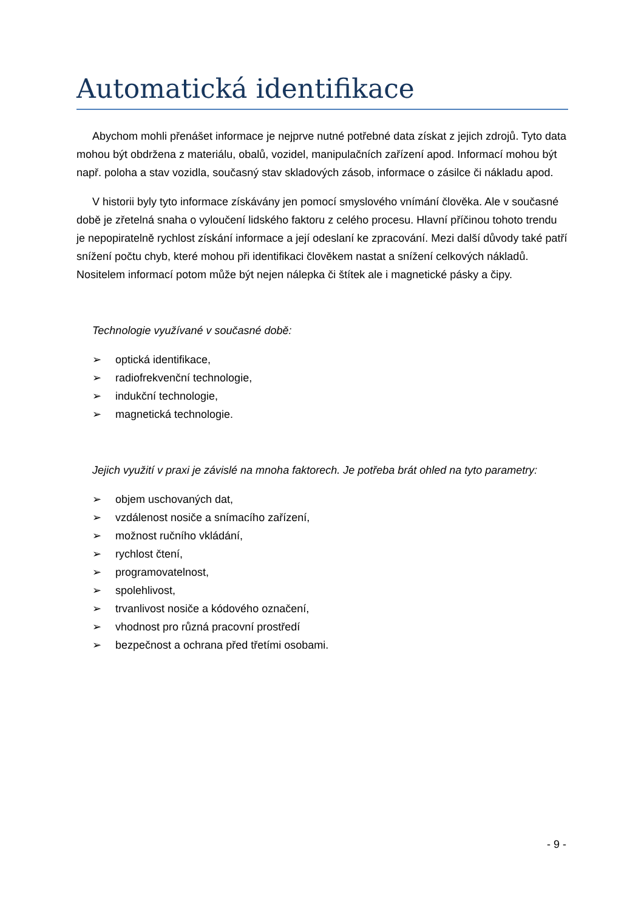Automatická identifikace
Abychom mohli přenášet informace je nejprve nutné potřebné data získat z jejich zdrojů. Tyto data mohou být obdržena z materiálu, obalů, vozidel, manipulačních zařízení apod. Informací mohou být např. poloha a stav vozidla, současný stav skladových zásob, informace o zásilce či nákladu apod.
V historii byly tyto informace získávány jen pomocí smyslového vnímání člověka. Ale v současné době je zřetelná snaha o vyloučení lidského faktoru z celého procesu. Hlavní příčinou tohoto trendu je nepopiratelně rychlost získání informace a její odeslaní ke zpracování. Mezi další důvody také patří snížení počtu chyb, které mohou při identifikaci člověkem nastat a snížení celkových nákladů. Nositelem informací potom může být nejen nálepka či štítek ale i magnetické pásky a čipy.
Technologie využívané v současné době:
➢ optická identifikace,
➢ radiofrekvenční technologie,
➢ indukční technologie,
➢ magnetická technologie.
Jejich využití v praxi je závislé na mnoha faktorech. Je potřeba brát ohled na tyto parametry:
➢ objem uschovaných dat,
➢ vzdálenost nosiče a snímacího zařízení,
➢ možnost ručního vkládání,
➢ rychlost čtení,
➢ programovatelnost,
➢ spolehlivost,
➢ trvanlivost nosiče a kódového označení,
➢ vhodnost pro různá pracovní prostředí
➢ bezpečnost a ochrana před třetími osobami.
- 9 -